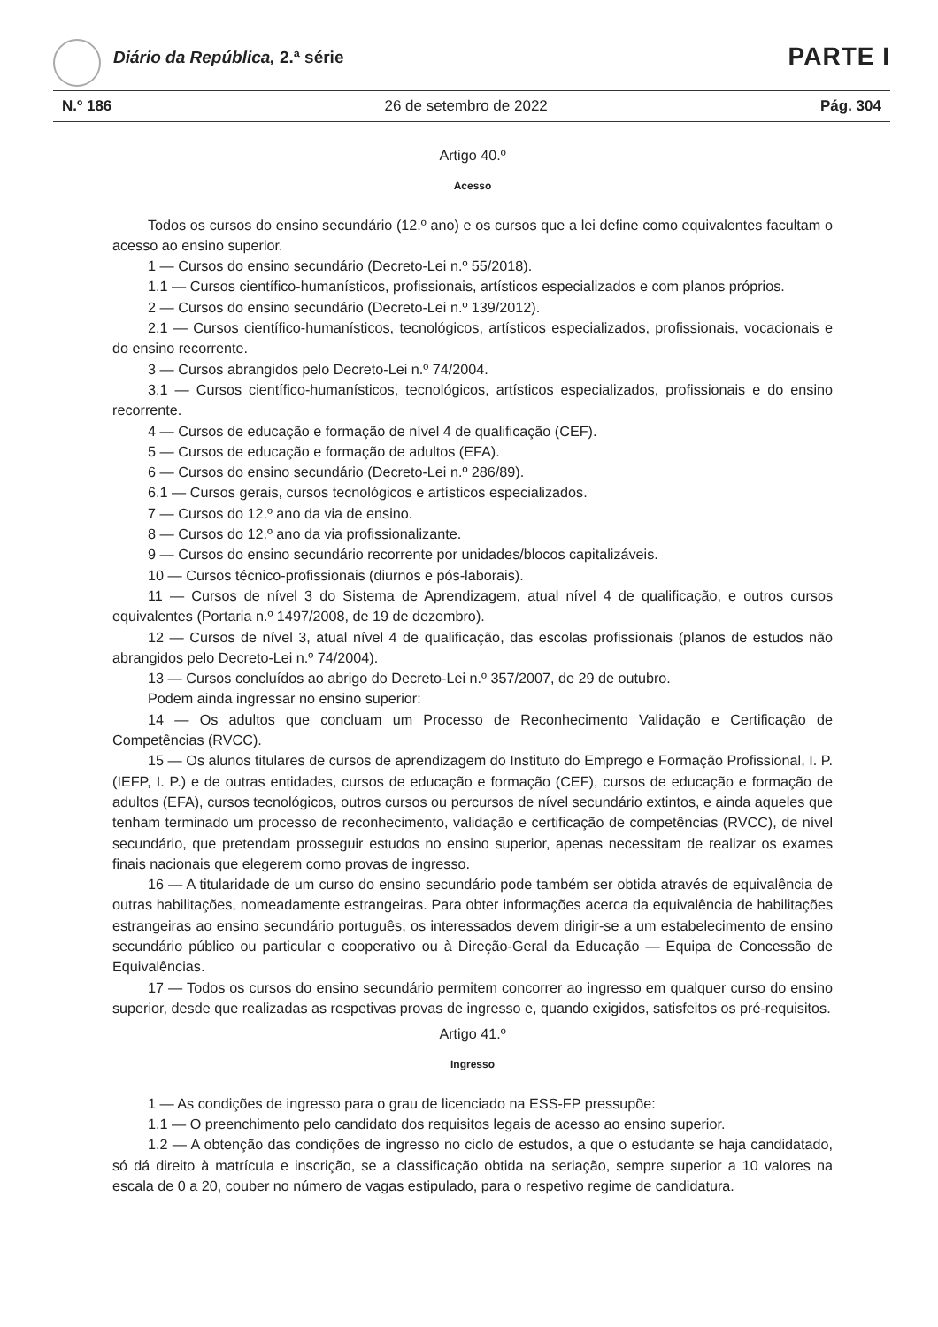Diário da República, 2.ª série PARTE I
N.º 186 26 de setembro de 2022 Pág. 304
Artigo 40.º
Acesso
Todos os cursos do ensino secundário (12.º ano) e os cursos que a lei define como equivalentes facultam o acesso ao ensino superior.
1 — Cursos do ensino secundário (Decreto-Lei n.º 55/2018).
1.1 — Cursos científico-humanísticos, profissionais, artísticos especializados e com planos próprios.
2 — Cursos do ensino secundário (Decreto-Lei n.º 139/2012).
2.1 — Cursos científico-humanísticos, tecnológicos, artísticos especializados, profissionais, vocacionais e do ensino recorrente.
3 — Cursos abrangidos pelo Decreto-Lei n.º 74/2004.
3.1 — Cursos científico-humanísticos, tecnológicos, artísticos especializados, profissionais e do ensino recorrente.
4 — Cursos de educação e formação de nível 4 de qualificação (CEF).
5 — Cursos de educação e formação de adultos (EFA).
6 — Cursos do ensino secundário (Decreto-Lei n.º 286/89).
6.1 — Cursos gerais, cursos tecnológicos e artísticos especializados.
7 — Cursos do 12.º ano da via de ensino.
8 — Cursos do 12.º ano da via profissionalizante.
9 — Cursos do ensino secundário recorrente por unidades/blocos capitalizáveis.
10 — Cursos técnico-profissionais (diurnos e pós-laborais).
11 — Cursos de nível 3 do Sistema de Aprendizagem, atual nível 4 de qualificação, e outros cursos equivalentes (Portaria n.º 1497/2008, de 19 de dezembro).
12 — Cursos de nível 3, atual nível 4 de qualificação, das escolas profissionais (planos de estudos não abrangidos pelo Decreto-Lei n.º 74/2004).
13 — Cursos concluídos ao abrigo do Decreto-Lei n.º 357/2007, de 29 de outubro.
Podem ainda ingressar no ensino superior:
14 — Os adultos que concluam um Processo de Reconhecimento Validação e Certificação de Competências (RVCC).
15 — Os alunos titulares de cursos de aprendizagem do Instituto do Emprego e Formação Profissional, I. P. (IEFP, I. P.) e de outras entidades, cursos de educação e formação (CEF), cursos de educação e formação de adultos (EFA), cursos tecnológicos, outros cursos ou percursos de nível secundário extintos, e ainda aqueles que tenham terminado um processo de reconhecimento, validação e certificação de competências (RVCC), de nível secundário, que pretendam prosseguir estudos no ensino superior, apenas necessitam de realizar os exames finais nacionais que elegerem como provas de ingresso.
16 — A titularidade de um curso do ensino secundário pode também ser obtida através de equivalência de outras habilitações, nomeadamente estrangeiras. Para obter informações acerca da equivalência de habilitações estrangeiras ao ensino secundário português, os interessados devem dirigir-se a um estabelecimento de ensino secundário público ou particular e cooperativo ou à Direção-Geral da Educação — Equipa de Concessão de Equivalências.
17 — Todos os cursos do ensino secundário permitem concorrer ao ingresso em qualquer curso do ensino superior, desde que realizadas as respetivas provas de ingresso e, quando exigidos, satisfeitos os pré-requisitos.
Artigo 41.º
Ingresso
1 — As condições de ingresso para o grau de licenciado na ESS-FP pressupõe:
1.1 — O preenchimento pelo candidato dos requisitos legais de acesso ao ensino superior.
1.2 — A obtenção das condições de ingresso no ciclo de estudos, a que o estudante se haja candidatado, só dá direito à matrícula e inscrição, se a classificação obtida na seriação, sempre superior a 10 valores na escala de 0 a 20, couber no número de vagas estipulado, para o respetivo regime de candidatura.